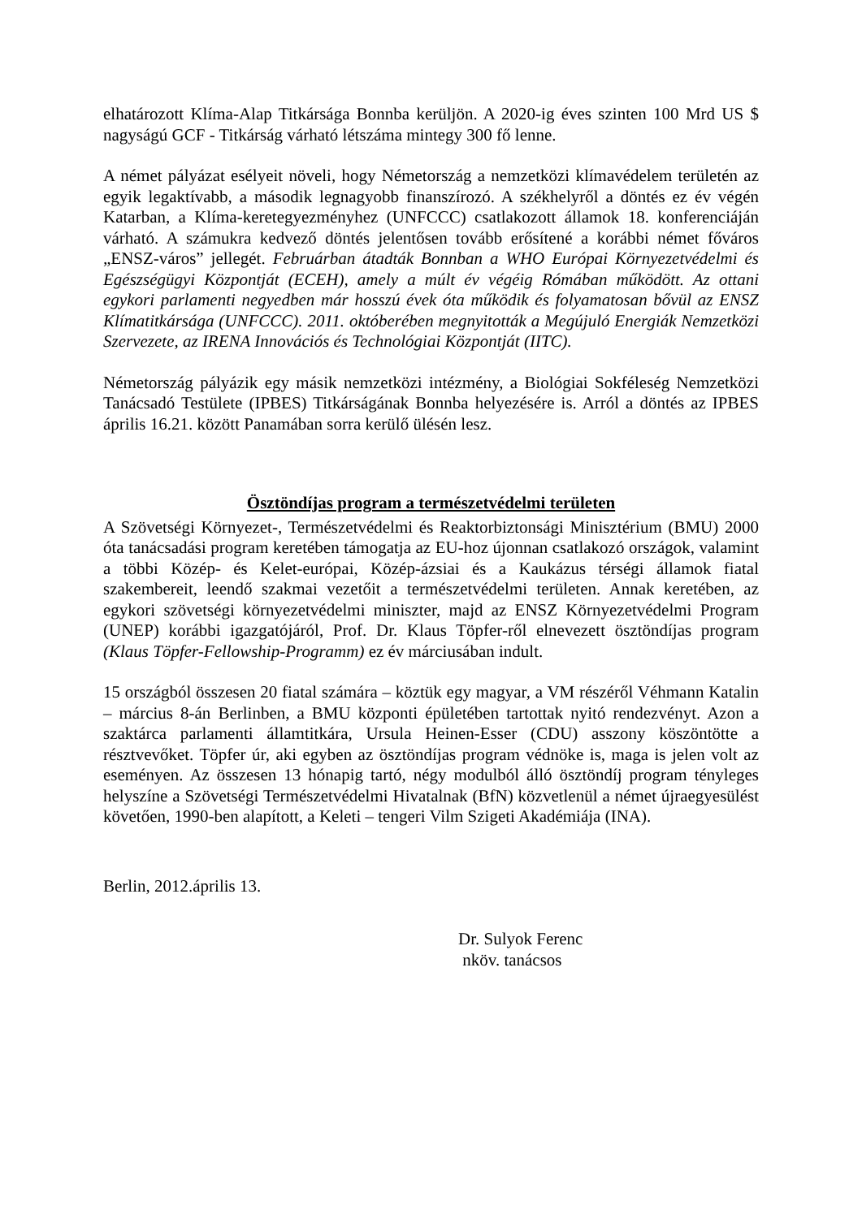elhatározott Klíma-Alap Titkársága Bonnba kerüljön. A 2020-ig éves szinten 100 Mrd US $ nagyságú GCF - Titkárság várható létszáma mintegy 300 fő lenne.
A német pályázat esélyeit növeli, hogy Németország a nemzetközi klímavédelem területén az egyik legaktívabb, a második legnagyobb finanszírozó. A székhelyről a döntés ez év végén Katarban, a Klíma-keretegyezményhez (UNFCCC) csatlakozott államok 18. konferenciáján várható. A számukra kedvező döntés jelentősen tovább erősítené a korábbi német főváros „ENSZ-város” jellegét. Februárban átadták Bonnban a WHO Európai Környezetvédelmi és Egészségügyi Központját (ECEH), amely a múlt év végéig Rómában működött. Az ottani egykori parlamenti negyedben már hosszú évek óta működik és folyamatosan bővül az ENSZ Klímatitkársága (UNFCCC). 2011. októberében megnyitották a Megújuló Energiák Nemzetközi Szervezete, az IRENA Innovációs és Technológiai Központját (IITC).
Németország pályázik egy másik nemzetközi intézmény, a Biológiai Sokféleség Nemzetközi Tanácsadó Testülete (IPBES) Titkárságának Bonnba helyezésére is. Arról a döntés az IPBES április 16.21. között Panamában sorra kerülő ülésén lesz.
Ösztöndíjas program a természetvédelmi területen
A Szövetségi Környezet-, Természetvédelmi és Reaktorbiztonsági Minisztérium (BMU) 2000 óta tanácsadási program keretében támogatja az EU-hoz újonnan csatlakozó országok, valamint a többi Közép- és Kelet-európai, Közép-ázsiai és a Kaukázus térségi államok fiatal szakembereit, leendő szakmai vezetőit a természetvédelmi területen. Annak keretében, az egykori szövetségi környezetvédelmi miniszter, majd az ENSZ Környezetvédelmi Program (UNEP) korábbi igazgatójáról, Prof. Dr. Klaus Töpfer-ről elnevezett ösztöndíjas program (Klaus Töpfer-Fellowship-Programm) ez év márciusában indult.
15 országból összesen 20 fiatal számára – köztük egy magyar, a VM részéről Véhmann Katalin – március 8-án Berlinben, a BMU központi épületében tartottak nyitó rendezvényt. Azon a szaktárca parlamenti államtitkára, Ursula Heinen-Esser (CDU) asszony köszöntötte a résztvevőket. Töpfer úr, aki egyben az ösztöndíjas program védnöke is, maga is jelen volt az eseményen. Az összesen 13 hónapig tartó, négy modulból álló ösztöndíj program tényleges helyszíne a Szövetségi Természetvédelmi Hivatalnak (BfN) közvetlenül a német újraegyesülést követően, 1990-ben alapított, a Keleti – tengeri Vilm Szigeti Akadémiája (INA).
Berlin, 2012.április 13.
Dr. Sulyok Ferenc
nköv. tanácsos